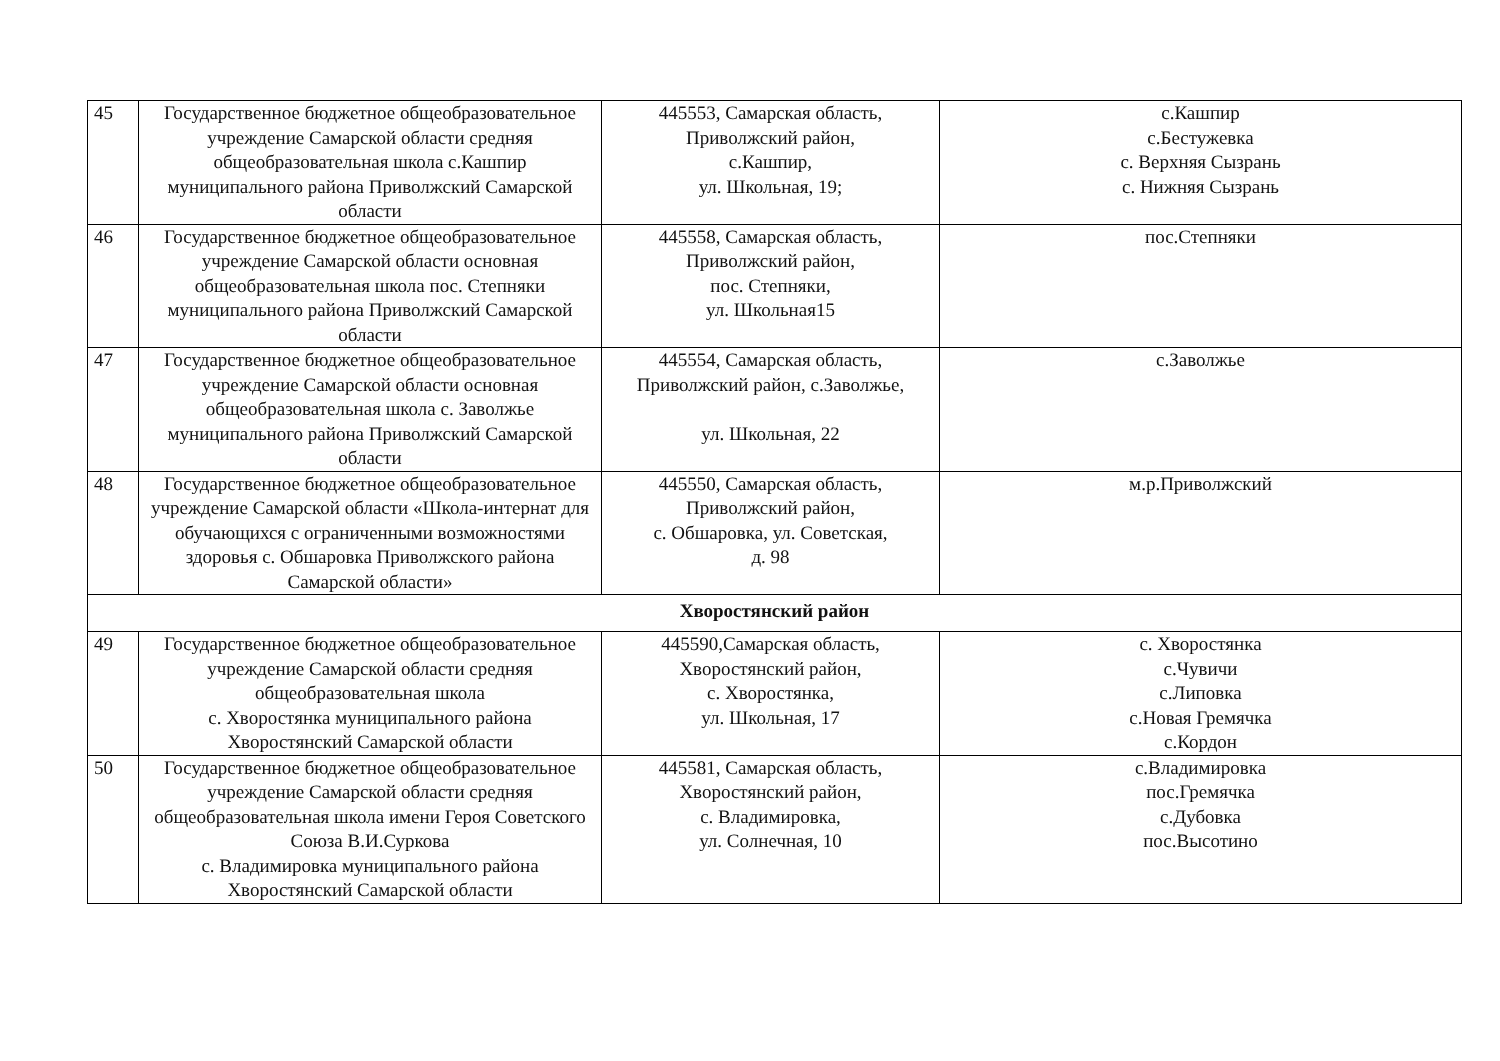| 45 | Государственное бюджетное общеобразовательное учреждение Самарской области средняя общеобразовательная школа с.Кашпир муниципального района Приволжский Самарской области | 445553, Самарская область, Приволжский район, с.Кашпир, ул. Школьная, 19; | с.Кашпир с.Бестужевка с. Верхняя Сызрань с. Нижняя Сызрань |
| 46 | Государственное бюджетное общеобразовательное учреждение Самарской области основная общеобразовательная школа пос. Степняки муниципального района Приволжский Самарской области | 445558, Самарская область, Приволжский район, пос. Степняки, ул. Школьная15 | пос.Степняки |
| 47 | Государственное бюджетное общеобразовательное учреждение Самарской области основная общеобразовательная школа с. Заволжье муниципального района Приволжский Самарской области | 445554, Самарская область, Приволжский район, с.Заволжье, ул. Школьная, 22 | с.Заволжье |
| 48 | Государственное бюджетное общеобразовательное учреждение Самарской области «Школа-интернат для обучающихся с ограниченными возможностями здоровья с. Обшаровка Приволжского района Самарской области» | 445550, Самарская область, Приволжский район, с. Обшаровка, ул. Советская, д. 98 | м.р.Приволжский |
| Хворостянский район | | | |
| 49 | Государственное бюджетное общеобразовательное учреждение Самарской области средняя общеобразовательная школа с. Хворостянка муниципального района Хворостянский Самарской области | 445590,Самарская область, Хворостянский район, с. Хворостянка, ул. Школьная, 17 | с. Хворостянка с.Чувичи с.Липовка с.Новая Гремячка с.Кордон |
| 50 | Государственное бюджетное общеобразовательное учреждение Самарской области средняя общеобразовательная школа имени Героя Советского Союза В.И.Суркова с. Владимировка муниципального района Хворостянский Самарской области | 445581, Самарская область, Хворостянский район, с. Владимировка, ул. Солнечная, 10 | с.Владимировка пос.Гремячка с.Дубовка пос.Высотино |